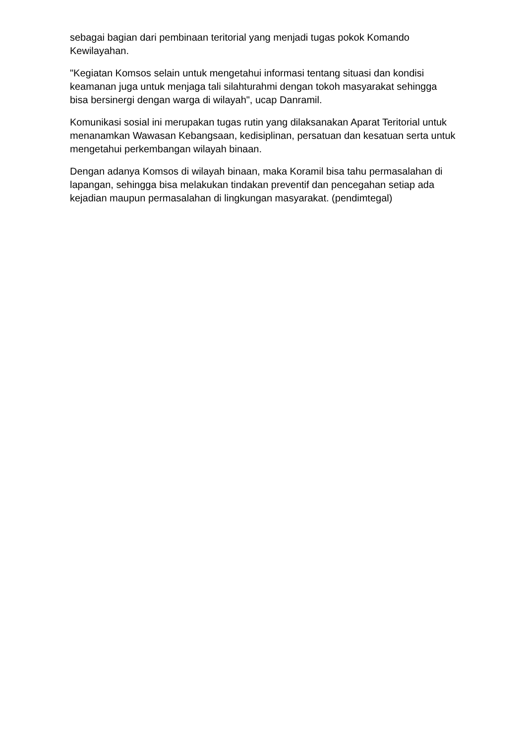sebagai bagian dari pembinaan teritorial yang menjadi tugas pokok Komando Kewilayahan.
"Kegiatan Komsos selain untuk mengetahui informasi tentang situasi dan kondisi keamanan juga untuk menjaga tali silahturahmi dengan tokoh masyarakat sehingga bisa bersinergi dengan warga di wilayah", ucap Danramil.
Komunikasi sosial ini merupakan tugas rutin yang dilaksanakan Aparat Teritorial untuk menanamkan Wawasan Kebangsaan, kedisiplinan, persatuan dan kesatuan serta untuk mengetahui perkembangan wilayah binaan.
Dengan adanya Komsos di wilayah binaan, maka Koramil bisa tahu permasalahan di lapangan, sehingga bisa melakukan tindakan preventif dan pencegahan setiap ada kejadian maupun permasalahan di lingkungan masyarakat. (pendimtegal)